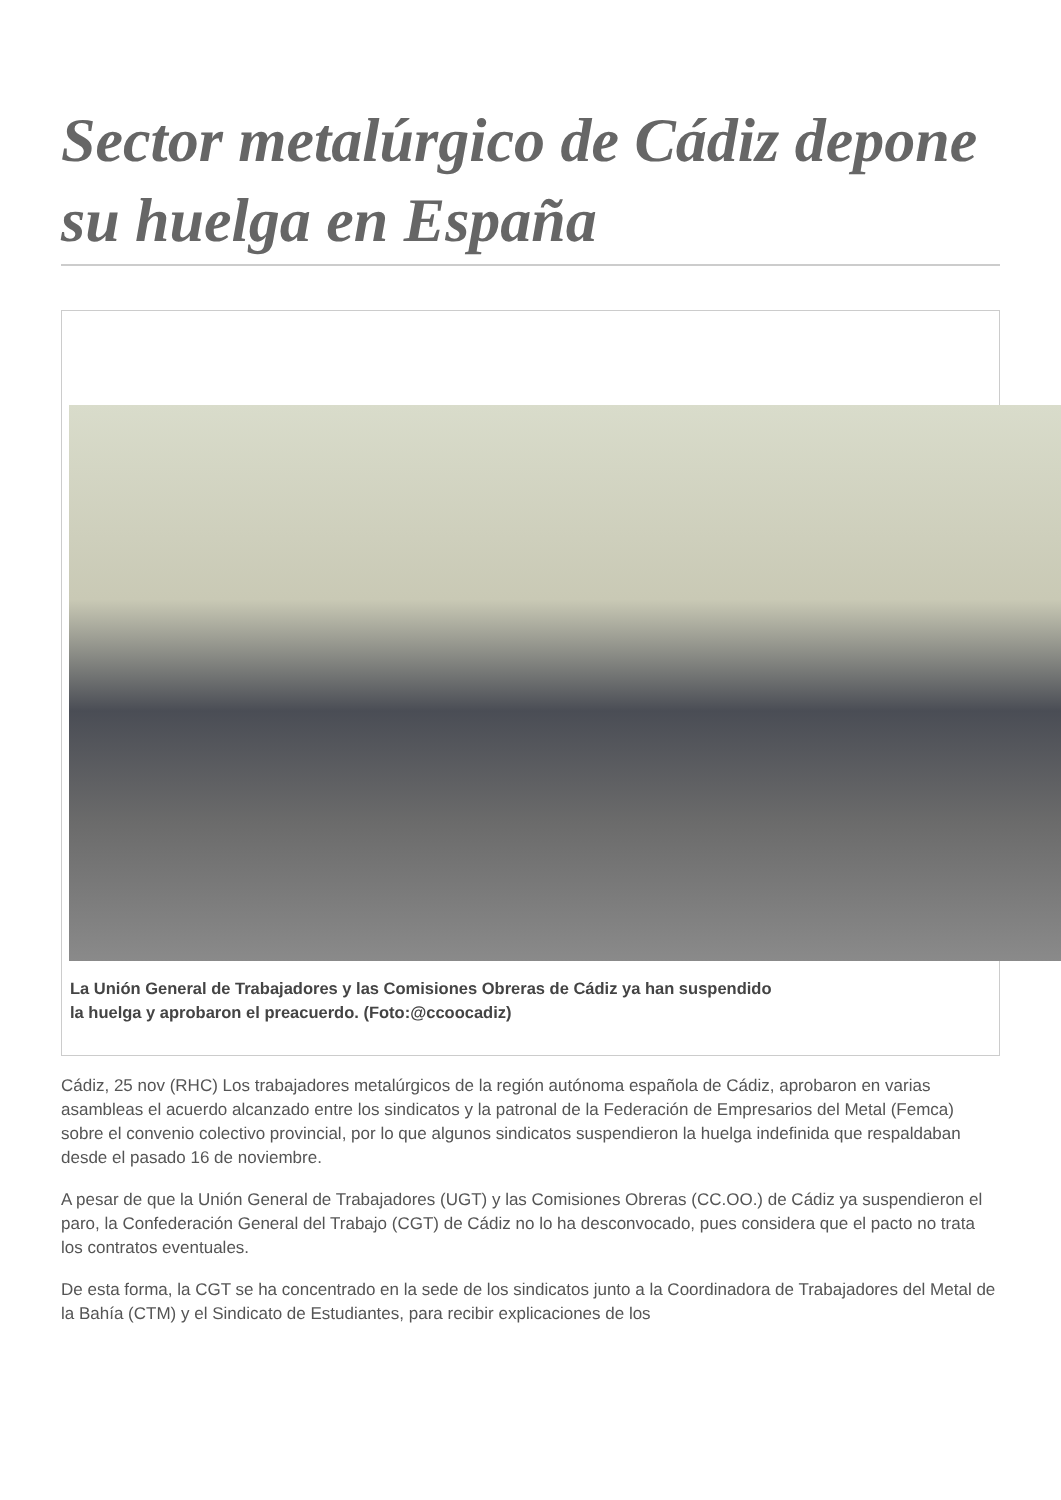Sector metalúrgico de Cádiz depone su huelga en España
La Unión General de Trabajadores y las Comisiones Obreras de Cádiz ya han suspendido
la huelga y aprobaron el preacuerdo. (Foto:@ccoocadiz)
Cádiz, 25 nov (RHC) Los trabajadores metalúrgicos de la región autónoma española de Cádiz, aprobaron en varias asambleas el acuerdo alcanzado entre los sindicatos y la patronal de la Federación de Empresarios del Metal (Femca) sobre el convenio colectivo provincial, por lo que algunos sindicatos suspendieron la huelga indefinida que respaldaban desde el pasado 16 de noviembre.
A pesar de que la Unión General de Trabajadores (UGT) y las Comisiones Obreras (CC.OO.) de Cádiz ya suspendieron el paro, la Confederación General del Trabajo (CGT) de Cádiz no lo ha desconvocado, pues considera que el pacto no trata los contratos eventuales.
De esta forma, la CGT se ha concentrado en la sede de los sindicatos junto a la Coordinadora de Trabajadores del Metal de la Bahía (CTM) y el Sindicato de Estudiantes, para recibir explicaciones de los